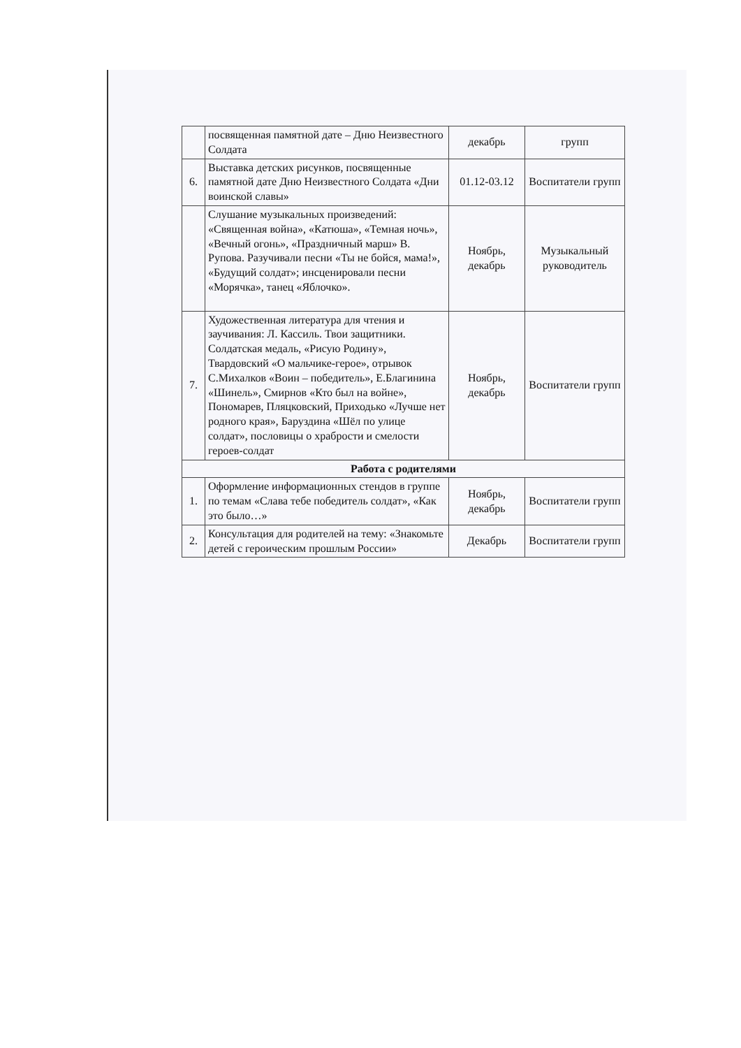| | посвященная памятной дате – Дню Неизвестного Солдата | декабрь | групп |
| 6. | Выставка детских рисунков, посвященные памятной дате Дню Неизвестного Солдата «Дни воинской славы» | 01.12-03.12 | Воспитатели групп |
| | Слушание музыкальных произведений: «Священная война», «Катюша», «Темная ночь», «Вечный огонь», «Праздничный марш» В. Рупова. Разучивали песни «Ты не бойся, мама!», «Будущий солдат»; инсценировали песни «Морячка», танец «Яблочко». | Ноябрь, декабрь | Музыкальный руководитель |
| 7. | Художественная литература для чтения и заучивания: Л. Кассиль. Твои защитники. Солдатская медаль, «Рисую Родину», Твардовский «О мальчике-герое», отрывок С.Михалков «Воин – победитель», Е.Благинина «Шинель», Смирнов «Кто был на войне», Пономарев, Пляцковский, Приходько «Лучше нет родного края», Баруздина «Шёл по улице солдат», пословицы о храбрости и смелости героев-солдат | Ноябрь, декабрь | Воспитатели групп |
| Работа с родителями | | | |
| 1. | Оформление информационных стендов в группе по темам «Слава тебе победитель солдат», «Как это было…» | Ноябрь, декабрь | Воспитатели групп |
| 2. | Консультация для родителей на тему: «Знакомьте детей с героическим прошлым России» | Декабрь | Воспитатели групп |